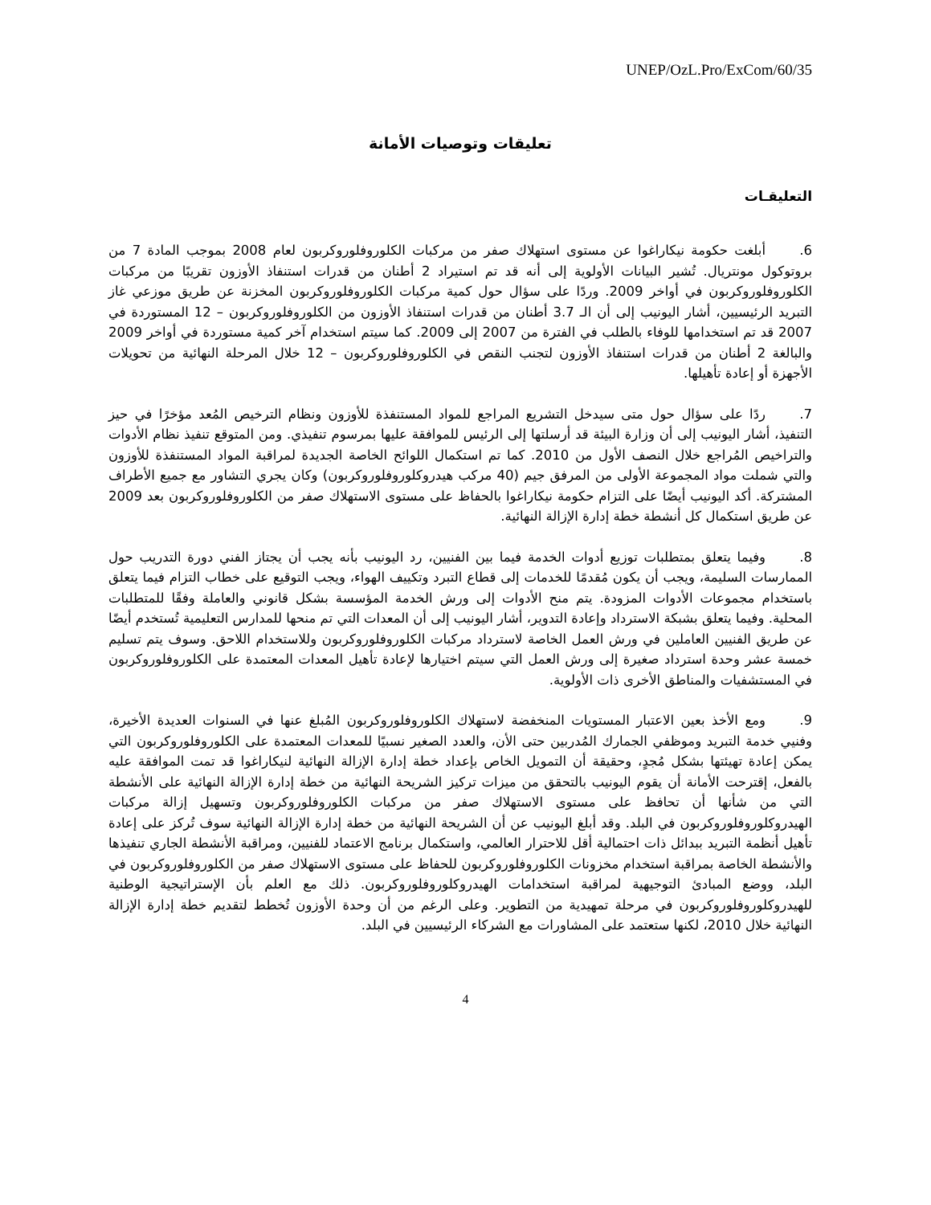UNEP/OzL.Pro/ExCom/60/35
تعليقات وتوصيات الأمانة
التعليقـات
6. أبلغت حكومة نيكاراغوا عن مستوى استهلاك صفر من مركبات الكلوروفلوروكربون لعام 2008 بموجب المادة 7 من بروتوكول مونتريال. تُشير البيانات الأولوية إلى أنه قد تم استيراد 2 أطنان من قدرات استنفاذ الأوزون تقريبًا من مركبات الكلوروفلوروكربون في أواخر 2009. وردًا على سؤال حول كمية مركبات الكلوروفلوروكربون المخزنة عن طريق موزعي غاز التبريد الرئيسيين، أشار اليونيب إلى أن الـ 3.7 أطنان من قدرات استنفاذ الأوزون من الكلوروفلوروكربون – 12 المستوردة في 2007 قد تم استخدامها للوفاء بالطلب في الفترة من 2007 إلى 2009. كما سيتم استخدام آخر كمية مستوردة في أواخر 2009 والبالغة 2 أطنان من قدرات استنفاذ الأوزون لتجنب النقص في الكلوروفلوروكربون – 12 خلال المرحلة النهائية من تحويلات الأجهزة أو إعادة تأهيلها.
7. ردًا على سؤال حول متى سيدخل التشريع المراجع للمواد المستنفذة للأوزون ونظام الترخيص المُعد مؤخرًا في حيز التنفيذ، أشار اليونيب إلى أن وزارة البيئة قد أرسلتها إلى الرئيس للموافقة عليها بمرسوم تنفيذي. ومن المتوقع تنفيذ نظام الأدوات والتراخيص المُراجع خلال النصف الأول من 2010. كما تم استكمال اللوائح الخاصة الجديدة لمراقبة المواد المستنفذة للأوزون والتي شملت مواد المجموعة الأولى من المرفق جيم (40 مركب هيدروكلوروفلوروكربون) وكان يجري التشاور مع جميع الأطراف المشتركة. أكد اليونيب أيضًا على التزام حكومة نيكاراغوا بالحفاظ على مستوى الاستهلاك صفر من الكلوروفلوروكربون بعد 2009 عن طريق استكمال كل أنشطة خطة إدارة الإزالة النهائية.
8. وفيما يتعلق بمتطلبات توزيع أدوات الخدمة فيما بين الفنيين، رد اليونيب بأنه يجب أن يجتاز الفني دورة التدريب حول الممارسات السليمة، ويجب أن يكون مُقدمًا للخدمات إلى قطاع التبرد وتكييف الهواء، ويجب التوقيع على خطاب التزام فيما يتعلق باستخدام مجموعات الأدوات المزودة. يتم منح الأدوات إلى ورش الخدمة المؤسسة بشكل قانوني والعاملة وفقًا للمتطلبات المحلية. وفيما يتعلق بشبكة الاسترداد وإعادة التدوير، أشار اليونيب إلى أن المعدات التي تم منحها للمدارس التعليمية تُستخدم أيضًا عن طريق الفنيين العاملين في ورش العمل الخاصة لاسترداد مركبات الكلوروفلوروكربون وللاستخدام اللاحق. وسوف يتم تسليم خمسة عشر وحدة استرداد صغيرة إلى ورش العمل التي سيتم اختيارها لإعادة تأهيل المعدات المعتمدة على الكلوروفلوروكربون في المستشفيات والمناطق الأخرى ذات الأولوية.
9. ومع الأخذ بعين الاعتبار المستويات المنخفضة لاستهلاك الكلوروفلوروكربون المُبلغ عنها في السنوات العديدة الأخيرة، وفنيي خدمة التبريد وموظفي الجمارك المُدربين حتى الأن، والعدد الصغير نسبيًا للمعدات المعتمدة على الكلوروفلوروكربون التي يمكن إعادة تهيئتها بشكل مُجدٍ، وحقيقة أن التمويل الخاص بإعداد خطة إدارة الإزالة النهائية لنيكاراغوا قد تمت الموافقة عليه بالفعل، إقترحت الأمانة أن يقوم اليونيب بالتحقق من ميزات تركيز الشريحة النهائية من خطة إدارة الإزالة النهائية على الأنشطة التي من شأنها أن تحافظ على مستوى الاستهلاك صفر من مركبات الكلوروفلوروكربون وتسهيل إزالة مركبات الهيدروكلوروفلوروكربون في البلد. وقد أبلغ اليونيب عن أن الشريحة النهائية من خطة إدارة الإزالة النهائية سوف تُركز على إعادة تأهيل أنظمة التبريد ببدائل ذات احتمالية أقل للاحترار العالمي، واستكمال برنامج الاعتماد للفنيين، ومراقبة الأنشطة الجاري تنفيذها والأنشطة الخاصة بمراقبة استخدام مخزونات الكلوروفلوروكربون للحفاظ على مستوى الاستهلاك صفر من الكلوروفلوروكربون في البلد، ووضع المبادئ التوجيهية لمراقبة استخدامات الهيدروكلوروفلوروكربون. ذلك مع العلم بأن الإستراتيجية الوطنية للهيدروكلوروفلوروكربون في مرحلة تمهيدية من التطوير. وعلى الرغم من أن وحدة الأوزون تُخطط لتقديم خطة إدارة الإزالة النهائية خلال 2010، لكنها ستعتمد على المشاورات مع الشركاء الرئيسيين في البلد.
4